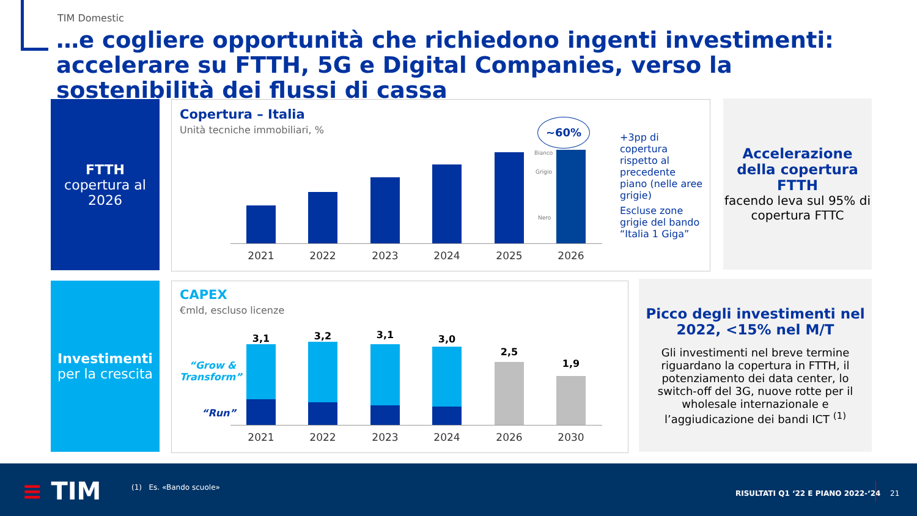TIM Domestic
…e cogliere opportunità che richiedono ingenti investimenti: accelerare su FTTH, 5G e Digital Companies, verso la sostenibilità dei flussi di cassa
FTTH
copertura al 2026
Copertura – Italia
Unità tecniche immobiliari, %
Bianco
Grigio
Nero
~60%
2021 2022 2023 2024 2025 2026
+3pp di copertura rispetto al precedente piano (nelle aree grigie)
Escluse zone grigie del bando “Italia 1 Giga”
Accelerazione della copertura FTTH
facendo leva sul 95% di copertura FTTC
Investimenti
per la crescita
CAPEX
€mld, escluso licenze
“Grow & Transform”
“Run”
3,1 3,2 3,1 3,0
2,5
1,9
2021 2022 2023 2024 2026 2030
Picco degli investimenti nel 2022, <15% nel M/T
Gli investimenti nel breve termine riguardano la copertura in FTTH, il potenziamento dei data center, lo switch-off del 3G, nuove rotte per il wholesale internazionale e l’aggiudicazione dei bandi ICT <sup>(1)</sup>
≡ TIM (1) Es. «Bando scuole»
RISULTATI Q1 ‘22 E PIANO 2022-‘24
21